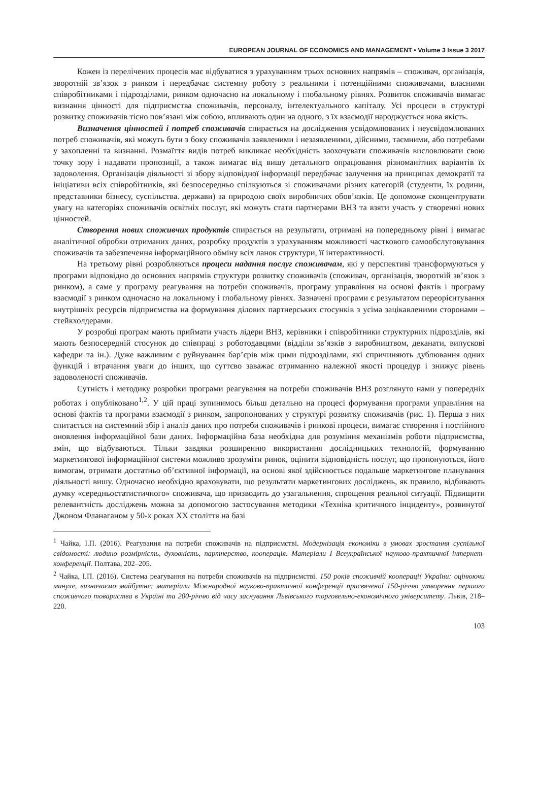EUROPEAN JOURNAL OF ECONOMICS AND MANAGEMENT • Volume 3 Issue 3 2017
Кожен із перелічених процесів має відбуватися з урахуванням трьох основних напрямів – споживач, організація, зворотній зв’язок з ринком і передбачає системну роботу з реальними і потенційними споживачами, власними співробітниками і підрозділами, ринком одночасно на локальному і глобальному рівнях. Розвиток споживачів вимагає визнання цінності для підприємства споживачів, персоналу, інтелектуального капіталу. Усі процеси в структурі розвитку споживачів тісно пов’язані між собою, впливають один на одного, з їх взаємодії народжується нова якість.
Визначення цінностей і потреб споживачів спирається на дослідження усвідомлюваних і неусвідомлюваних потреб споживачів, які можуть бути з боку споживачів заявленими і незаявленими, дійсними, таємними, або потребами у захопленні та визнанні. Розмаїття видів потреб викликає необхідність заохочувати споживачів висловлювати свою точку зору і надавати пропозиції, а також вимагає від вишу детального опрацювання різноманітних варіантів їх задоволення. Організація діяльності зі збору відповідної інформації передбачає залучення на принципах демократії та ініціативи всіх співробітників, які безпосередньо спілкуються зі споживачами різних категорій (студенти, їх родини, представники бізнесу, суспільства. держави) за природою своїх виробничих обов’язків. Це допоможе сконцентрувати увагу на категоріях споживачів освітніх послуг, які можуть стати партнерами ВНЗ та взяти участь у створенні нових цінностей.
Створення нових споживчих продуктів спирається на результати, отримані на попередньому рівні і вимагає аналітичної обробки отриманих даних, розробку продуктів з урахуванням можливості часткового самообслуговування споживачів та забезпечення інформаційного обміну всіх ланок структури, її інтерактивності.
На третьому рівні розробляються процеси надання послуг споживачам, які у перспективі трансформуються у програми відповідно до основних напрямів структури розвитку споживачів (споживач, організація, зворотній зв’язок з ринком), а саме у програму реагування на потреби споживачів, програму управління на основі фактів і програму взаємодії з ринком одночасно на локальному і глобальному рівнях. Зазначені програми є результатом переорієнтування внутрішніх ресурсів підприємства на формування ділових партнерських стосунків з усіма зацікавленими сторонами – стейкхолдерами.
У розробці програм мають приймати участь лідери ВНЗ, керівники і співробітники структурних підрозділів, які мають безпосередній стосунок до співпраці з роботодавцями (відділи зв’язків з виробництвом, деканати, випускові кафедри та ін.). Дуже важливим є руйнування бар’єрів між цими підрозділами, які спричиняють дублювання одних функцій і втрачання уваги до інших, що суттєво заважає отриманню належної якості процедур і знижує рівень задоволеності споживачів.
Сутність і методику розробки програми реагування на потреби споживачів ВНЗ розглянуто нами у попередніх роботах і опубліковано<sup>1,2</sup>. У цій праці зупинимось більш детально на процесі формування програми управління на основі фактів та програми взаємодії з ринком, запропонованих у структурі розвитку споживачів (рис. 1). Перша з них спитається на системний збір і аналіз даних про потреби споживачів і ринкові процеси, вимагає створення і постійного оновлення інформаційної бази даних. Інформаційна база необхідна для розуміння механізмів роботи підприємства, змін, що відбуваються. Тільки завдяки розширенню використання дослідницьких технологій, формуванню маркетингової інформаційної системи можливо зрозуміти ринок, оцінити відповідність послуг, що пропонуються, його вимогам, отримати достатньо об’єктивної інформації, на основі якої здійснюється подальше маркетингове планування діяльності вишу. Одночасно необхідно враховувати, що результати маркетингових досліджень, як правило, відбивають думку «середньостатистичного» споживача, що призводить до узагальнення, спрощення реальної ситуації. Підвищити релевантність досліджень можна за допомогою застосування методики «Техніка критичного інциденту», розвинутої Джоном Фланаганом у 50-х роках ХХ століття на базі
<sup>1</sup> Чайка, І.П. (2016). Реагування на потреби споживачів на підприємстві. Модернізація економіки в умовах зростання суспільної свідомості: людино розмірність, духовність, партнерство, кооперація. Матеріали І Всеукраїнської науково-практичної інтернет-конференції. Полтава, 202–205.
<sup>2</sup> Чайка, І.П. (2016). Система реагування на потреби споживачів на підприємстві. 150 років споживчій кооперації України: оцінюючи минуле, визначаємо майбутнє: матеріали Міжнародної науково-практичної конференції присвяченої 150-річчю утворення першого споживчого товариства в Україні та 200-річчю від часу заснування Львівського торговельно-економічного університету. Львів, 218–220.
103